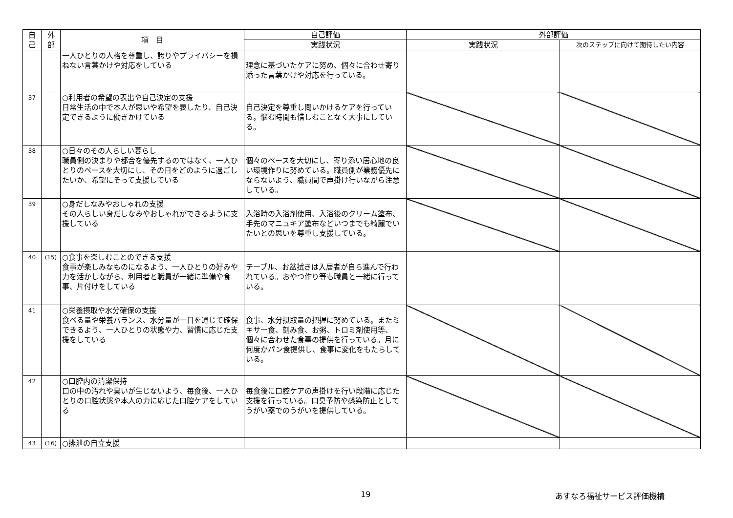| 自 己 | 外 部 | 項 目 | 自己評価 | 外部評価 | |
| --- | --- | --- | --- | --- | --- |
| | | | 実践状況 | 実践状況 | 次のステップに向けて期待したい内容 |
| | | 一人ひとりの人格を尊重し、誇りやプライバシーを損ねない言葉かけや対応をしている | 理念に基づいたケアに努め、個々に合わせ寄り添った言葉かけや対応を行っている。 | | |
| 37 | | ○利用者の希望の表出や自己決定の支援 日常生活の中で本人が思いや希望を表したり、自己決定できるように働きかけている | 自己決定を尊重し問いかけるケアを行っている。悩む時間も惜しむことなく大事にしている。 | | |
| 38 | | ○日々のその人らしい暮らし 職員側の決まりや都合を優先するのではなく、一人ひとりのペースを大切にし、その日をどのように過ごしたいか、希望にそって支援している | 個々のペースを大切にし、寄り添い居心地の良い環境作りに努めている。職員側が業務優先にならないよう、職員間で声掛け行いながら注意している。 | | |
| 39 | | ○身だしなみやおしゃれの支援 その人らしい身だしなみやおしゃれができるように支援している | 入浴時の入浴剤使用、入浴後のクリーム塗布、手先のマニュキア塗布などいつまでも綺麗でいたいとの思いを尊重し支援している。 | | |
| 40 | (15) | ○食事を楽しむことのできる支援 食事が楽しみなものになるよう、一人ひとりの好みや力を活かしながら、利用者と職員が一緒に準備や食事、片付けをしている | テーブル、お盆拭きは入居者が自ら進んで行われている。おやつ作り等も職員と一緒に行っている。 | | |
| 41 | | ○栄養摂取や水分確保の支援 食べる量や栄養バランス、水分量が一日を通じて確保できるよう、一人ひとりの状態や力、習慣に応じた支援をしている | 食事、水分摂取量の把握に努めている。またミキサー食、刻み食、お粥、トロミ剤使用等、個々に合わせた食事の提供を行っている。月に何度かパン食提供し、食事に変化をもたらしている。 | | |
| 42 | | ○口腔内の清潔保持 口の中の汚れや臭いが生じないよう、毎食後、一人ひとりの口腔状態や本人の力に応じた口腔ケアをしている | 毎食後に口腔ケアの声掛けを行い段階に応じた支援を行っている。口臭予防や感染防止としてうがい薬でのうがいを提供している。 | | |
| 43 | (16) | ○排泄の自立支援 | | | |
19 あすなろ福祉サービス評価機構